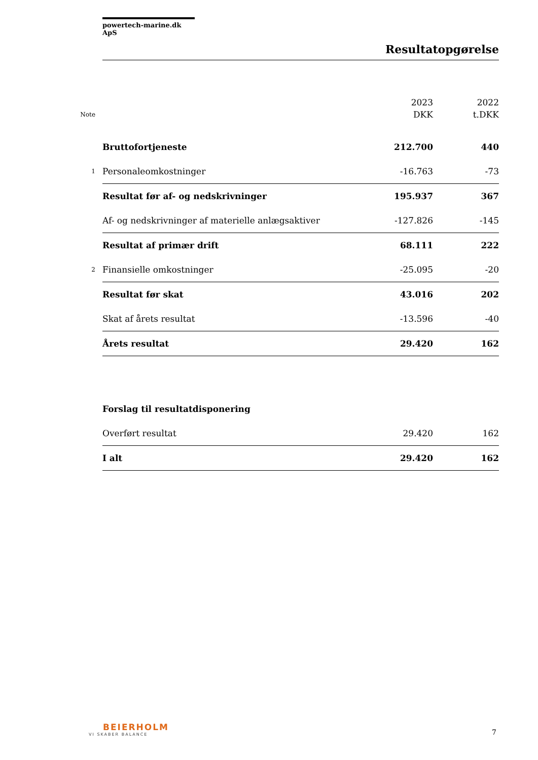powertech-marine.dk ApS
Resultatopgørelse
| Note | | 2023 DKK | 2022 t.DKK |
| --- | --- | --- | --- |
| | Bruttofortjeneste | 212.700 | 440 |
| 1 | Personaleomkostninger | -16.763 | -73 |
| | Resultat før af- og nedskrivninger | 195.937 | 367 |
| | Af- og nedskrivninger af materielle anlægsaktiver | -127.826 | -145 |
| | Resultat af primær drift | 68.111 | 222 |
| 2 | Finansielle omkostninger | -25.095 | -20 |
| | Resultat før skat | 43.016 | 202 |
| | Skat af årets resultat | -13.596 | -40 |
| | Årets resultat | 29.420 | 162 |
| | Forslag til resultatdisponering | | |
| | Overført resultat | 29.420 | 162 |
| | I alt | 29.420 | 162 |
BEIERHOLM
VI SKABER BALANCE
7